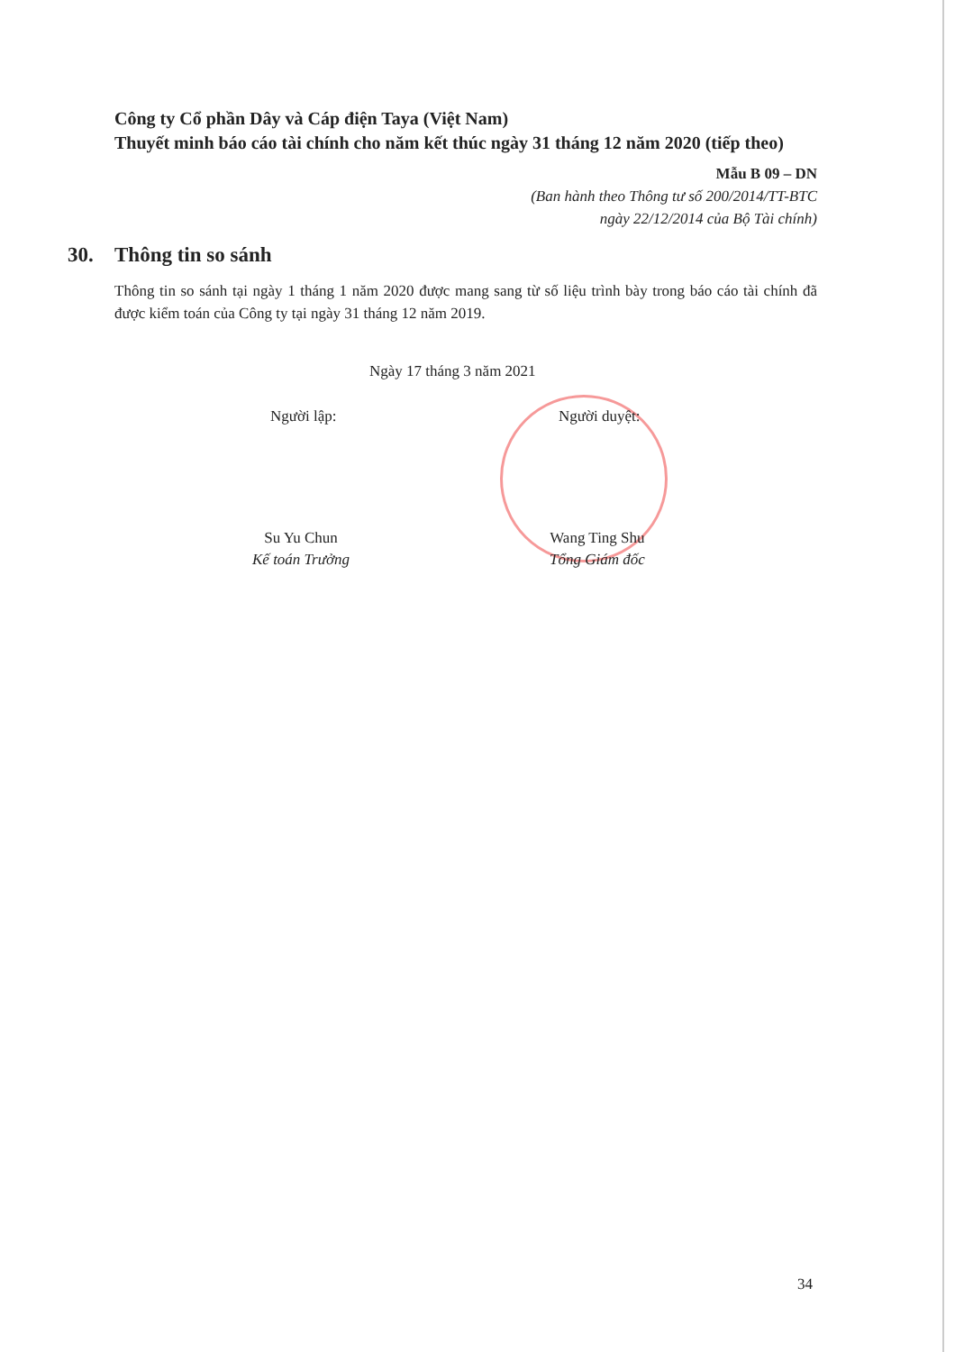Công ty Cổ phần Dây và Cáp điện Taya (Việt Nam)
Thuyết minh báo cáo tài chính cho năm kết thúc ngày 31 tháng 12 năm 2020 (tiếp theo)
Mẫu B 09 – DN
(Ban hành theo Thông tư số 200/2014/TT-BTC
ngày 22/12/2014 của Bộ Tài chính)
30. Thông tin so sánh
Thông tin so sánh tại ngày 1 tháng 1 năm 2020 được mang sang từ số liệu trình bày trong báo cáo tài chính đã được kiểm toán của Công ty tại ngày 31 tháng 12 năm 2019.
Ngày 17 tháng 3 năm 2021
Người lập: Người duyệt:
Su Yu Chun
Kế toán Trưởng
Wang Ting Shu
Tổng Giám đốc
34